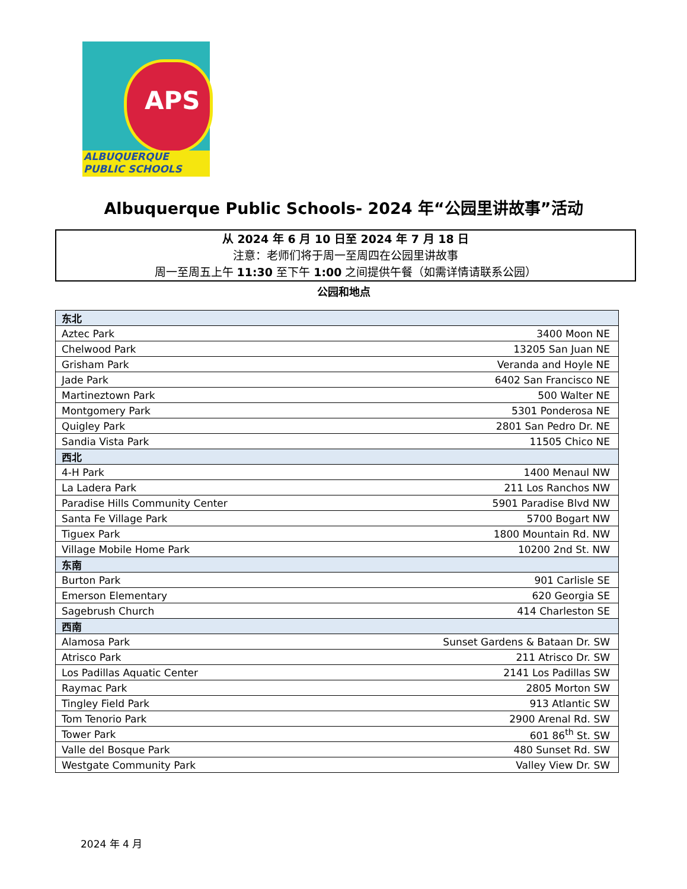APS
ALBUQUERQUE
PUBLIC SCHOOLS
Albuquerque Public Schools- 2024 年“公园里讲故事”活动
从 2024 年 6 月 10 日至 2024 年 7 月 18 日
注意：老师们将于周一至周四在公园里讲故事
周一至周五上午 11:30 至下午 1:00 之间提供午餐（如需详情请联系公园）
公园和地点
| 东北 | |
| Aztec Park | 3400 Moon NE |
| Chelwood Park | 13205 San Juan NE |
| Grisham Park | Veranda and Hoyle NE |
| Jade Park | 6402 San Francisco NE |
| Martineztown Park | 500 Walter NE |
| Montgomery Park | 5301 Ponderosa NE |
| Quigley Park | 2801 San Pedro Dr. NE |
| Sandia Vista Park | 11505 Chico NE |
| 西北 | |
| 4-H Park | 1400 Menaul NW |
| La Ladera Park | 211 Los Ranchos NW |
| Paradise Hills Community Center | 5901 Paradise Blvd NW |
| Santa Fe Village Park | 5700 Bogart NW |
| Tiguex Park | 1800 Mountain Rd. NW |
| Village Mobile Home Park | 10200 2nd St. NW |
| 东南 | |
| Burton Park | 901 Carlisle SE |
| Emerson Elementary | 620 Georgia SE |
| Sagebrush Church | 414 Charleston SE |
| 西南 | |
| Alamosa Park | Sunset Gardens & Bataan Dr. SW |
| Atrisco Park | 211 Atrisco Dr. SW |
| Los Padillas Aquatic Center | 2141 Los Padillas SW |
| Raymac Park | 2805 Morton SW |
| Tingley Field Park | 913 Atlantic SW |
| Tom Tenorio Park | 2900 Arenal Rd. SW |
| Tower Park | 601 86<sup>th</sup> St. SW |
| Valle del Bosque Park | 480 Sunset Rd. SW |
| Westgate Community Park | Valley View Dr. SW |
2024 年 4 月